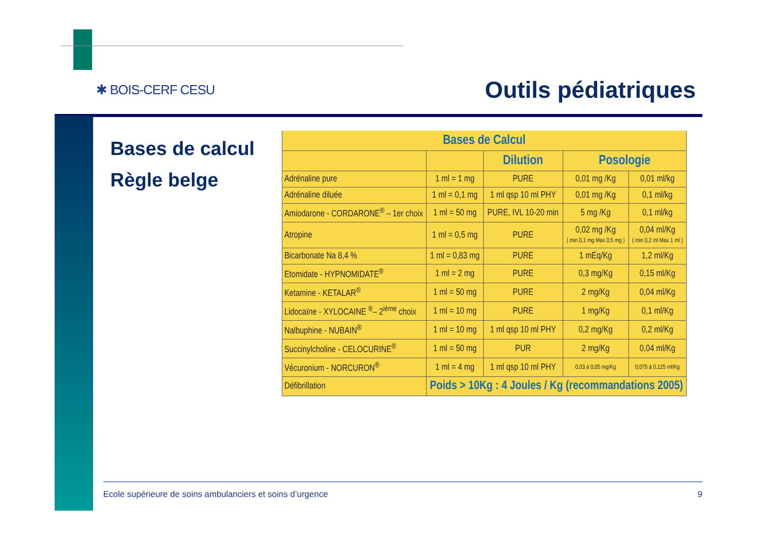✱ BOIS-CERF CESU Outils pédiatriques
Bases de calcul
Règle belge
| Bases de Calcul | | | | |
| --- | --- | --- | --- | --- |
| | | Dilution | Posologie | |
| Adrénaline pure | 1 ml = 1 mg | PURE | 0,01 mg /Kg | 0,01 ml/kg |
| Adrénaline diluée | 1 ml = 0,1 mg | 1 ml qsp 10 ml PHY | 0,01 mg /Kg | 0,1 ml/kg |
| Amiodarone - CORDARONE<sup>®</sup> – 1er choix | 1 ml = 50 mg | PURE, IVL 10-20 min | 5 mg /Kg | 0,1 ml/kg |
| Atropine | 1 ml = 0,5 mg | PURE | 0,02 mg /Kg ( min 0,1 mg Max 0,5 mg ) | 0,04 ml/Kg ( min 0,2 ml Max 1 ml ) |
| Bicarbonate Na 8,4 % | 1 ml = 0,83 mg | PURE | 1 mEq/Kg | 1,2 ml/Kg |
| Etomidate - HYPNOMIDATE<sup>®</sup> | 1 ml = 2 mg | PURE | 0,3 mg/Kg | 0,15 ml/Kg |
| Ketamine - KETALAR<sup>®</sup> | 1 ml = 50 mg | PURE | 2 mg/Kg | 0,04 ml/Kg |
| Lidocaïne - XYLOCAINE <sup>®</sup>– 2<sup>ième</sup> choix | 1 ml = 10 mg | PURE | 1 mg/Kg | 0,1 ml/Kg |
| Nalbuphine - NUBAIN<sup>®</sup> | 1 ml = 10 mg | 1 ml qsp 10 ml PHY | 0,2 mg/Kg | 0,2 ml/Kg |
| Succinylcholine - CELOCURINE<sup>®</sup> | 1 ml = 50 mg | PUR | 2 mg/Kg | 0,04 ml/Kg |
| Vécuronium - NORCURON<sup>®</sup> | 1 ml = 4 mg | 1 ml qsp 10 ml PHY | 0,03 à 0,05 mg/Kg | 0,075 à 0,125 ml/Kg |
| Défibrillation | Poids > 10Kg : 4 Joules / Kg (recommandations 2005) | | | |
Ecole supérieure de soins ambulanciers et soins d’urgence 9